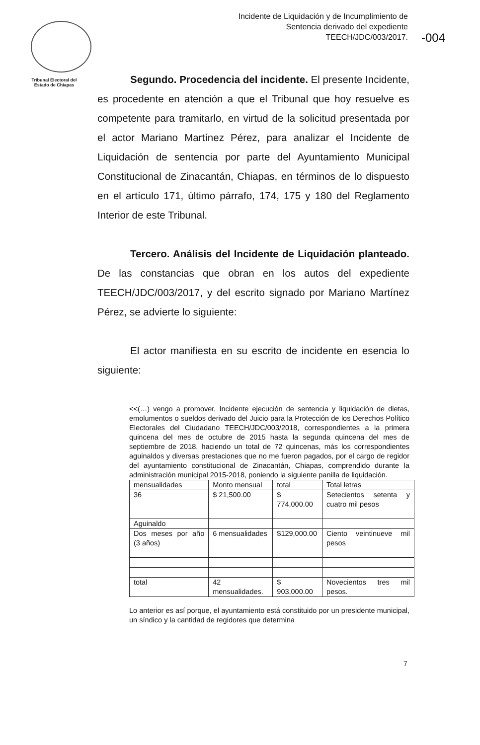Tribunal Electoral del
Estado de Chiapas
Incidente de Liquidación y de Incumplimiento de
Sentencia derivado del expediente
TEECH/JDC/003/2017.
-004
Segundo. Procedencia del incidente. El presente Incidente, es procedente en atención a que el Tribunal que hoy resuelve es competente para tramitarlo, en virtud de la solicitud presentada por el actor Mariano Martínez Pérez, para analizar el Incidente de Liquidación de sentencia por parte del Ayuntamiento Municipal Constitucional de Zinacantán, Chiapas, en términos de lo dispuesto en el artículo 171, último párrafo, 174, 175 y 180 del Reglamento Interior de este Tribunal.
Tercero. Análisis del Incidente de Liquidación planteado. De las constancias que obran en los autos del expediente TEECH/JDC/003/2017, y del escrito signado por Mariano Martínez Pérez, se advierte lo siguiente:
El actor manifiesta en su escrito de incidente en esencia lo siguiente:
<<(…) vengo a promover, Incidente ejecución de sentencia y liquidación de dietas, emolumentos o sueldos derivado del Juicio para la Protección de los Derechos Político Electorales del Ciudadano TEECH/JDC/003/2018, correspondientes a la primera quincena del mes de octubre de 2015 hasta la segunda quincena del mes de septiembre de 2018, haciendo un total de 72 quincenas, más los correspondientes aguinaldos y diversas prestaciones que no me fueron pagados, por el cargo de regidor del ayuntamiento constitucional de Zinacantán, Chiapas, comprendido durante la administración municipal 2015-2018, poniendo la siguiente panilla de liquidación.
| mensualidades | Monto mensual | total | Total letras |
| 36 | $ 21,500.00 | $ 774,000.00 | Setecientos setenta y cuatro mil pesos |
| Aguinaldo | | | |
| Dos meses por año (3 años) | 6 mensualidades | $129,000.00 | Ciento veintinueve mil pesos |
| total | 42 mensualidades. | $ 903,000.00 | Novecientos tres mil pesos. |
Lo anterior es así porque, el ayuntamiento está constituido por un presidente municipal, un síndico y la cantidad de regidores que determina
7